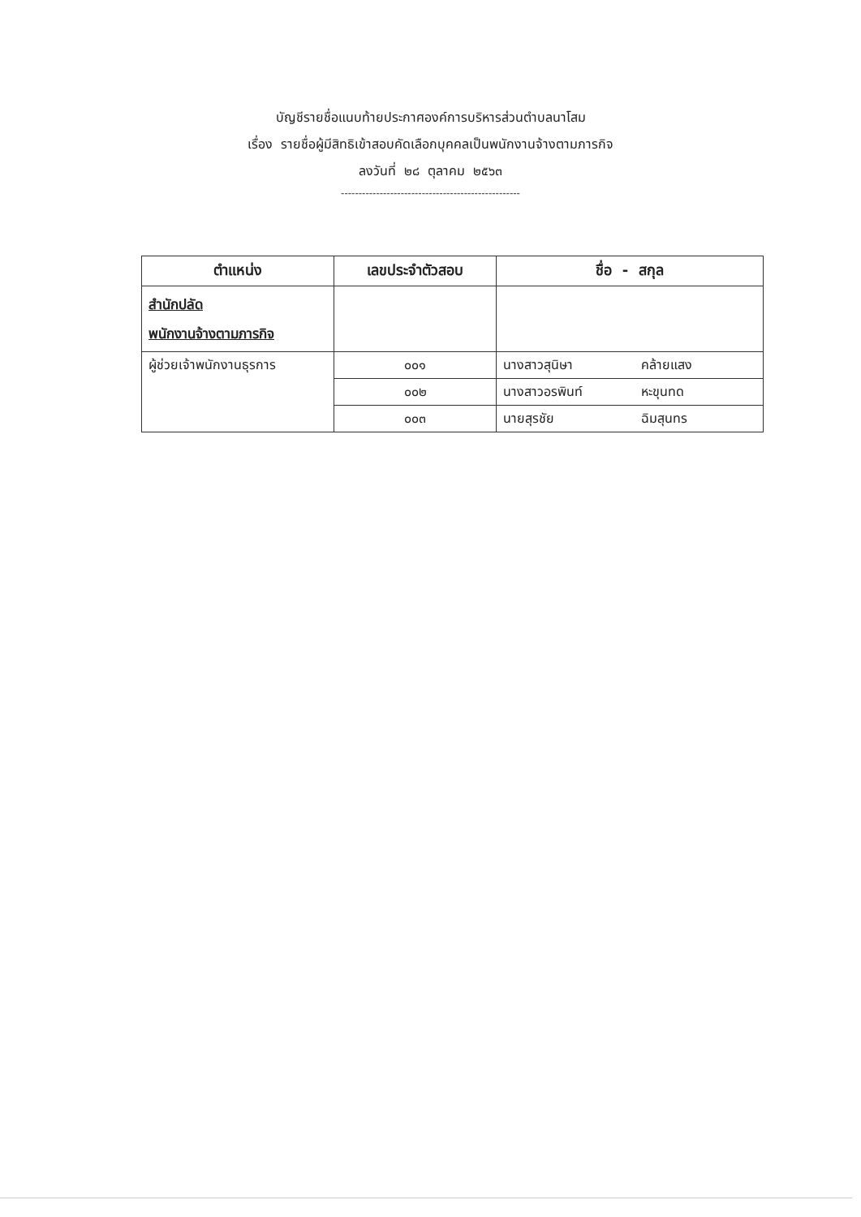บัญชีรายชื่อแนบท้ายประกาศองค์การบริหารส่วนตำบลนาโสม
เรื่อง รายชื่อผู้มีสิทธิเข้าสอบคัดเลือกบุคคลเป็นพนักงานจ้างตามภารกิจ
ลงวันที่ ๒๘ ตุลาคม ๒๕๖๓
---------------------------------------------------
| ตำแหน่ง | เลขประจำตัวสอบ | ชื่อ - สกุล |
| --- | --- | --- |
| สำนักปลัด พนักงานจ้างตามภารกิจ | | |
| ผู้ช่วยเจ้าพนักงานธุรการ | ๐๐๑ | นางสาวสุนิษา คล้ายแสง |
| | ๐๐๒ | นางสาวอรพินท์ หะขุนทด |
| | ๐๐๓ | นายสุรชัย ฉิมสุนทร |